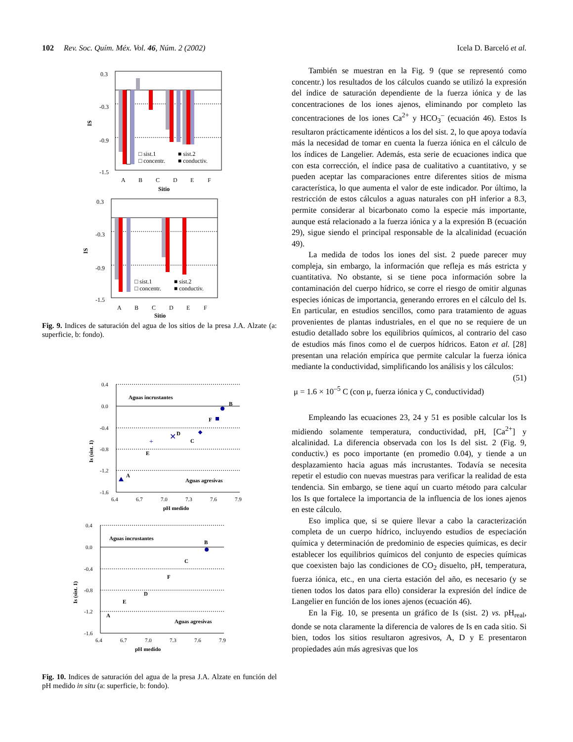102 Rev. Soc. Quím. Méx. Vol. 46, Núm. 2 (2002) Icela D. Barceló et al.
0.3
-0.3
-0.9
-1.5
IS
□ sist.1
■ sist.2
□ concentr.
■ conductiv.
A
B
C
D
E
F
Sitio
0.3
-0.3
-0.9
-1.5
IS
□ sist.1
■ sist.2
□ concentr.
■ conductiv.
A
B
C
D
E
F
Sitio
Fig. 9. Indices de saturación del agua de los sitios de la presa J.A. Alzate (a: superficie, b: fondo).
0.4
0.0
-0.4
-0.8
-1.2
-1.6
6.4
6.7
7.0
7.3
7.6
7.9
pH medido
Is (sist. 1)
Aguas incrustantes
Aguas agresivas
B
F
C
✕
D
+
E
A
0.4
0.0
-0.4
-0.8
-1.2
-1.6
6.4
6.7
7.0
7.3
7.6
7.9
pH medido
Is (sist. 1)
Aguas incrustantes
Aguas agresivas
B
C
F
D
E
A
Fig. 10. Indices de saturación del agua de la presa J.A. Alzate en función del pH medido in situ (a: superficie, b: fondo).
También se muestran en la Fig. 9 (que se representó como concentr.) los resultados de los cálculos cuando se utilizó la expresión del índice de saturación dependiente de la fuerza iónica y de las concentraciones de los iones ajenos, eliminando por completo las concentraciones de los iones Ca<sup>2+</sup> y HCO<sub>3</sub><sup>–</sup> (ecuación 46). Estos Is resultaron prácticamente idénticos a los del sist. 2, lo que apoya todavía más la necesidad de tomar en cuenta la fuerza iónica en el cálculo de los índices de Langelier. Además, esta serie de ecuaciones indica que con esta corrección, el índice pasa de cualitativo a cuantitativo, y se pueden aceptar las comparaciones entre diferentes sitios de misma característica, lo que aumenta el valor de este indicador. Por último, la restricción de estos cálculos a aguas naturales con pH inferior a 8.3, permite considerar al bicarbonato como la especie más importante, aunque está relacionado a la fuerza iónica y a la expresión B (ecuación 29), sigue siendo el principal responsable de la alcalinidad (ecuación 49).
La medida de todos los iones del sist. 2 puede parecer muy compleja, sin embargo, la información que refleja es más estricta y cuantitativa. No obstante, si se tiene poca información sobre la contaminación del cuerpo hídrico, se corre el riesgo de omitir algunas especies iónicas de importancia, generando errores en el cálculo del Is. En particular, en estudios sencillos, como para tratamiento de aguas provenientes de plantas industriales, en el que no se requiere de un estudio detallado sobre los equilibrios químicos, al contrario del caso de estudios más finos como el de cuerpos hídricos. Eaton et al. [28] presentan una relación empírica que permite calcular la fuerza iónica mediante la conductividad, simplificando los análisis y los cálculos: (51)
μ = 1.6 × 10<sup>–5</sup> C (con μ, fuerza iónica y C, conductividad)
Empleando las ecuaciones 23, 24 y 51 es posible calcular los Is midiendo solamente temperatura, conductividad, pH, [Ca<sup>2+</sup>] y alcalinidad. La diferencia observada con los Is del sist. 2 (Fig. 9, conductiv.) es poco importante (en promedio 0.04), y tiende a un desplazamiento hacia aguas más incrustantes. Todavía se necesita repetir el estudio con nuevas muestras para verificar la realidad de esta tendencia. Sin embargo, se tiene aquí un cuarto método para calcular los Is que fortalece la importancia de la influencia de los iones ajenos en este cálculo.
Eso implica que, si se quiere llevar a cabo la caracterización completa de un cuerpo hídrico, incluyendo estudios de especiación química y determinación de predominio de especies químicas, es decir establecer los equilibrios químicos del conjunto de especies químicas que coexisten bajo las condiciones de CO<sub>2</sub> disuelto, pH, temperatura, fuerza iónica, etc., en una cierta estación del año, es necesario (y se tienen todos los datos para ello) considerar la expresión del índice de Langelier en función de los iones ajenos (ecuación 46).
En la Fig. 10, se presenta un gráfico de Is (sist. 2) vs. pH<sub>real</sub>, donde se nota claramente la diferencia de valores de Is en cada sitio. Si bien, todos los sitios resultaron agresivos, A, D y E presentaron propiedades aún más agresivas que los